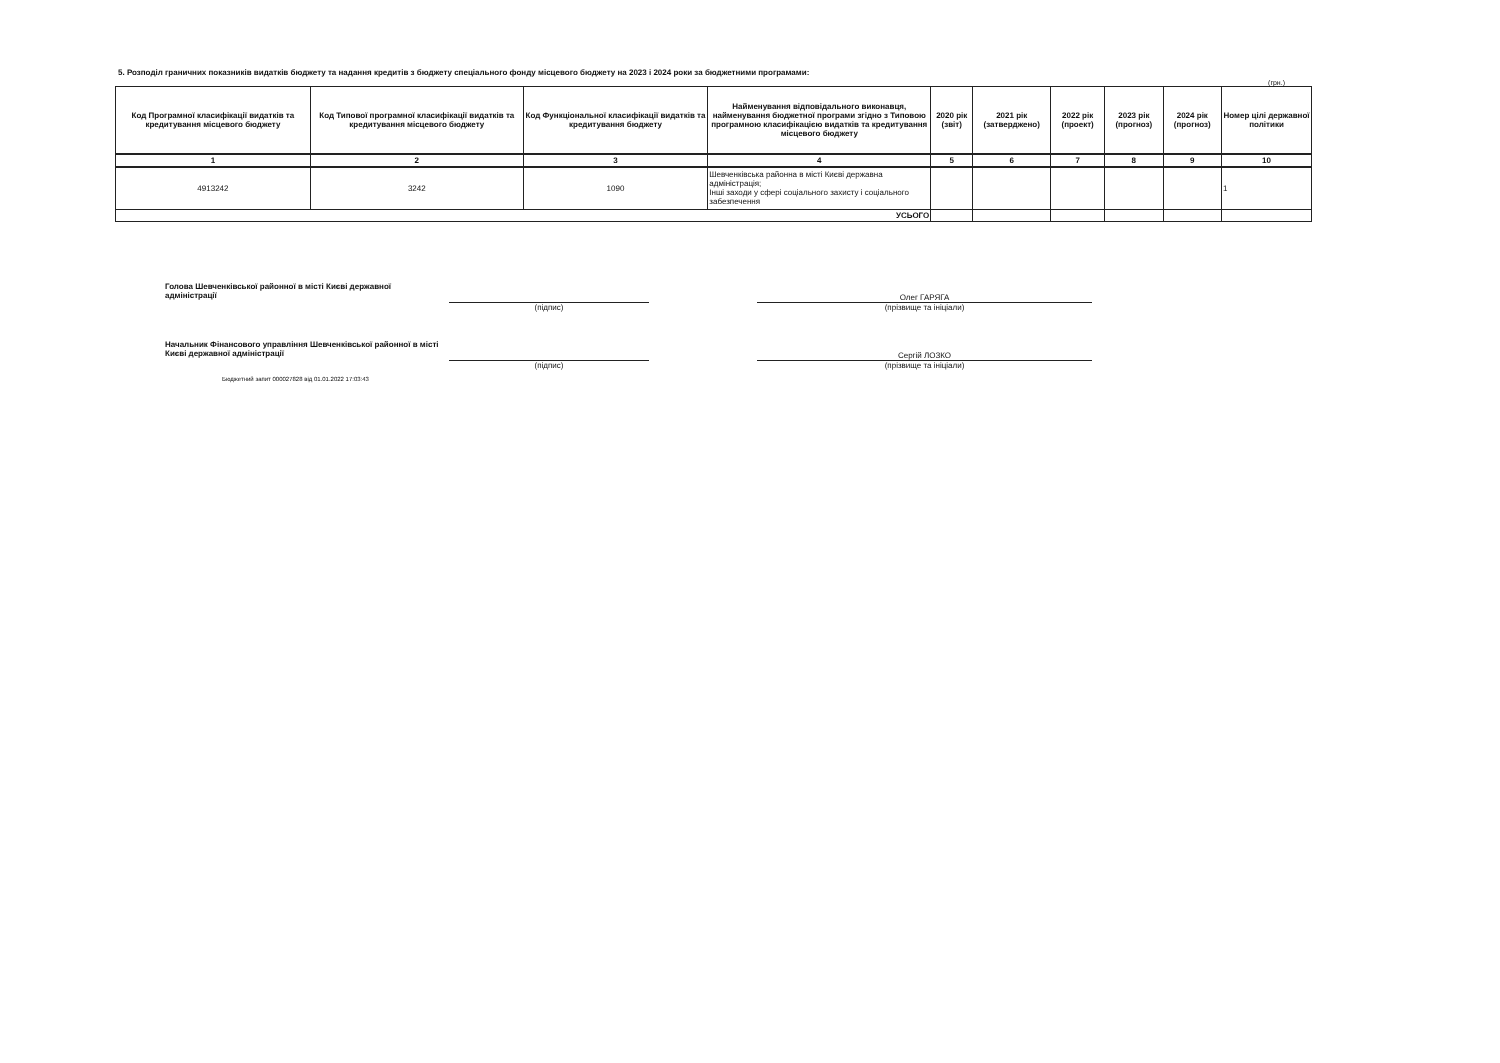5. Розподіл граничних показників видатків бюджету та надання кредитів з бюджету спеціального фонду місцевого бюджету на 2023 і 2024 роки за бюджетними програмами:
(грн.)
| Код Програмної класифікації видатків та кредитування місцевого бюджету | Код Типової програмної класифікації видатків та кредитування місцевого бюджету | Код Функціональної класифікації видатків та кредитування бюджету | Найменування відповідального виконавця, найменування бюджетної програми згідно з Типовою програмною класифікацією видатків та кредитування місцевого бюджету | 2020 рік (звіт) | 2021 рік (затверджено) | 2022 рік (проект) | 2023 рік (прогноз) | 2024 рік (прогноз) | Номер цілі державної політики |
| --- | --- | --- | --- | --- | --- | --- | --- | --- | --- |
| 1 | 2 | 3 | 4 | 5 | 6 | 7 | 8 | 9 | 10 |
| 4913242 | 3242 | 1090 | Шевченківська районна в місті Києві державна адміністрація; Інші заходи у сфері соціального захисту і соціального забезпечення | | | | | | 1 |
| УСЬОГО | | | | | | | | | |
Голова Шевченківської районної в місті Києві державної адміністрації
(підпис)
Олег ГАРЯГА
(прізвище та ініціали)
Начальник Фінансового управління Шевченківської районної в місті Києві державної адміністрації
(підпис)
Сергій ЛОЗКО
(прізвище та ініціали)
Бюджетний запит 000027828 від 01.01.2022 17:03:43